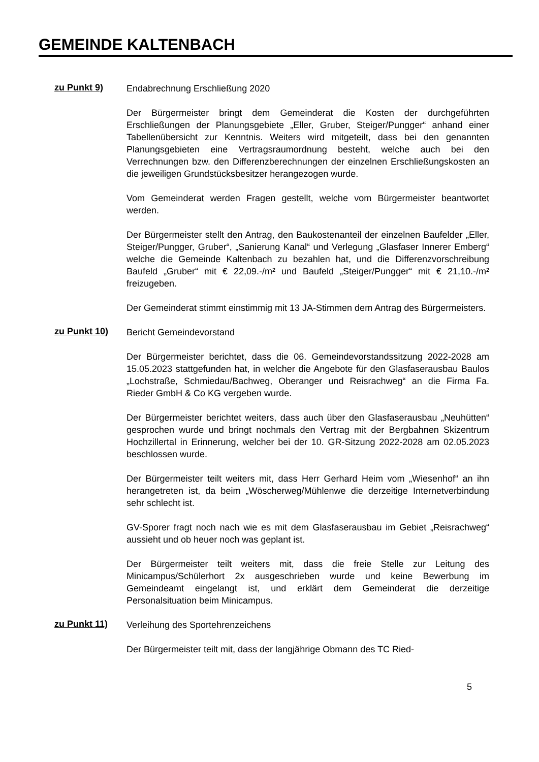GEMEINDE KALTENBACH
zu Punkt 9)
Endabrechnung Erschließung 2020
Der Bürgermeister bringt dem Gemeinderat die Kosten der durchgeführten Erschließungen der Planungsgebiete „Eller, Gruber, Steiger/Pungger“ anhand einer Tabellenübersicht zur Kenntnis. Weiters wird mitgeteilt, dass bei den genannten Planungsgebieten eine Vertragsraumordnung besteht, welche auch bei den Verrechnungen bzw. den Differenzberechnungen der einzelnen Erschließungskosten an die jeweiligen Grundstücksbesitzer herangezogen wurde.
Vom Gemeinderat werden Fragen gestellt, welche vom Bürgermeister beantwortet werden.
Der Bürgermeister stellt den Antrag, den Baukostenanteil der einzelnen Baufelder „Eller, Steiger/Pungger, Gruber“, „Sanierung Kanal“ und Verlegung „Glasfaser Innerer Emberg“ welche die Gemeinde Kaltenbach zu bezahlen hat, und die Differenzvorschreibung Baufeld „Gruber“ mit € 22,09.-/m² und Baufeld „Steiger/Pungger“ mit € 21,10.-/m² freizugeben.
Der Gemeinderat stimmt einstimmig mit 13 JA-Stimmen dem Antrag des Bürgermeisters.
zu Punkt 10)
Bericht Gemeindevorstand
Der Bürgermeister berichtet, dass die 06. Gemeindevorstandssitzung 2022-2028 am 15.05.2023 stattgefunden hat, in welcher die Angebote für den Glasfaserausbau Baulos „Lochstraße, Schmiedau/Bachweg, Oberanger und Reisrachweg“ an die Firma Fa. Rieder GmbH & Co KG vergeben wurde.
Der Bürgermeister berichtet weiters, dass auch über den Glasfaserausbau „Neuhütten“ gesprochen wurde und bringt nochmals den Vertrag mit der Bergbahnen Skizentrum Hochzillertal in Erinnerung, welcher bei der 10. GR-Sitzung 2022-2028 am 02.05.2023 beschlossen wurde.
Der Bürgermeister teilt weiters mit, dass Herr Gerhard Heim vom „Wiesenhof“ an ihn herangetreten ist, da beim „Wöscherweg/Mühlenwe die derzeitige Internetverbindung sehr schlecht ist.
GV-Sporer fragt noch nach wie es mit dem Glasfaserausbau im Gebiet „Reisrachweg“ aussieht und ob heuer noch was geplant ist.
Der Bürgermeister teilt weiters mit, dass die freie Stelle zur Leitung des Minicampus/Schülerhort 2x ausgeschrieben wurde und keine Bewerbung im Gemeindeamt eingelangt ist, und erklärt dem Gemeinderat die derzeitige Personalsituation beim Minicampus.
zu Punkt 11)
Verleihung des Sportehrenzeichens
Der Bürgermeister teilt mit, dass der langjährige Obmann des TC Ried-
5